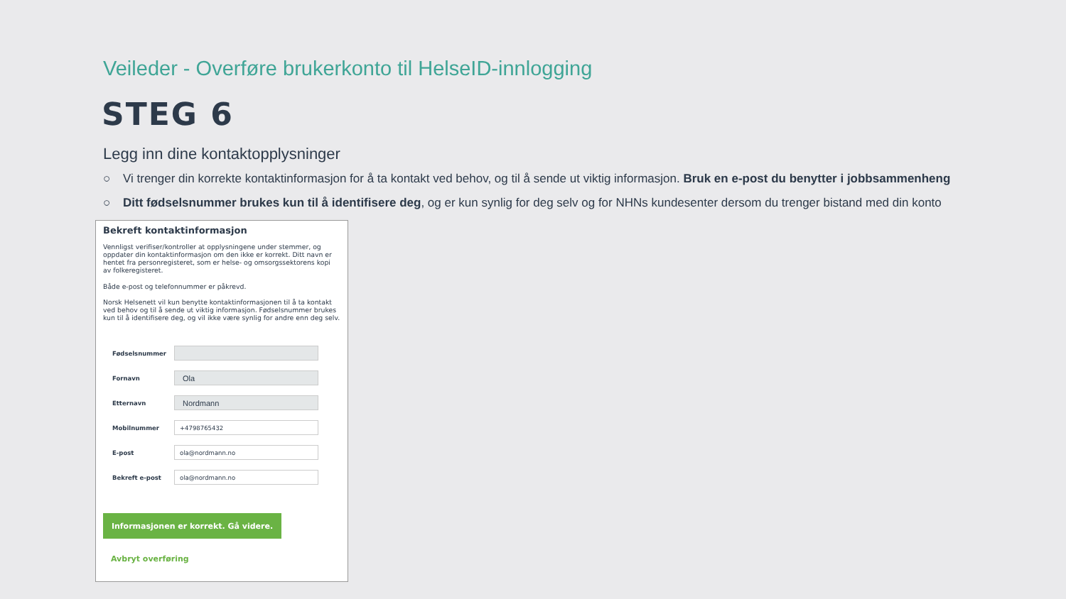Veileder - Overføre brukerkonto til HelseID-innlogging
STEG 6
Legg inn dine kontaktopplysninger
○ Vi trenger din korrekte kontaktinformasjon for å ta kontakt ved behov, og til å sende ut viktig informasjon. Bruk en e-post du benytter i jobbsammenheng
○ Ditt fødselsnummer brukes kun til å identifisere deg, og er kun synlig for deg selv og for NHNs kundesenter dersom du trenger bistand med din konto
Bekreft kontaktinformasjon
Vennligst verifiser/kontroller at opplysningene under stemmer, og oppdater din kontaktinformasjon om den ikke er korrekt. Ditt navn er hentet fra personregisteret, som er helse- og omsorgssektorens kopi av folkeregisteret.
Både e-post og telefonnummer er påkrevd.
Norsk Helsenett vil kun benytte kontaktinformasjonen til å ta kontakt ved behov og til å sende ut viktig informasjon. Fødselsnummer brukes kun til å identifisere deg, og vil ikke være synlig for andre enn deg selv.
Fødselsnummer
Fornavn
Ola
Etternavn
Nordmann
Mobilnummer
+4798765432
E-post
ola@nordmann.no
Bekreft e-post
ola@nordmann.no
Informasjonen er korrekt. Gå videre.
Avbryt overføring